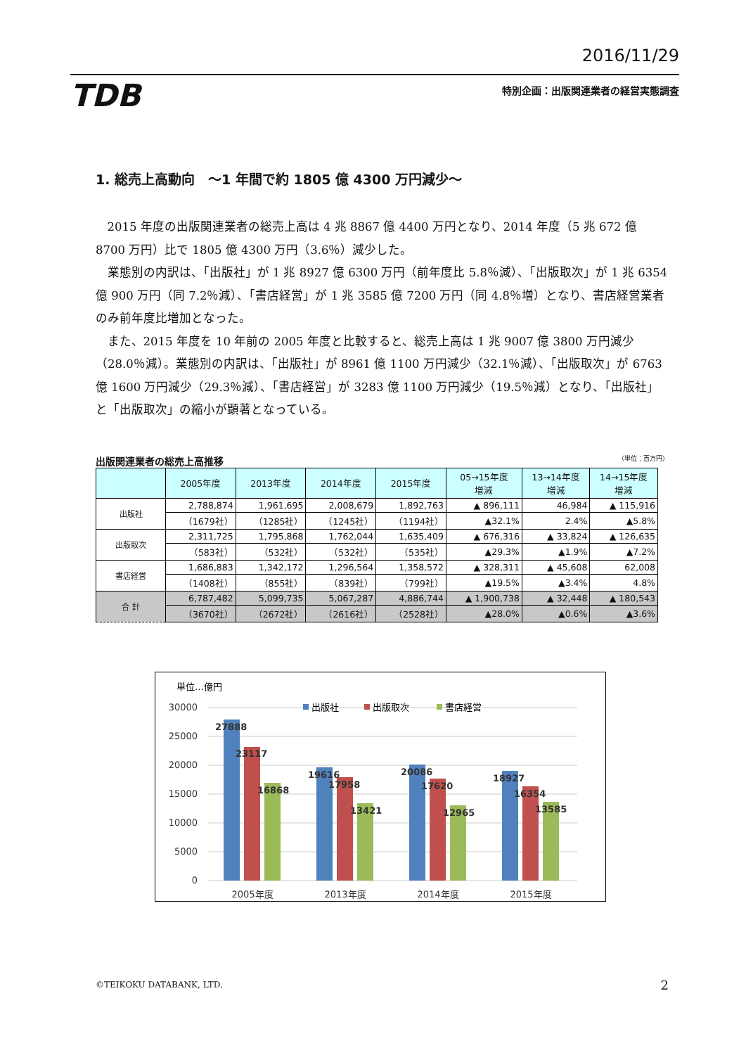2016/11/29
TDB 特別企画：出版関連業者の経営実態調査
1. 総売上高動向　～1 年間で約 1805 億 4300 万円減少～
2015 年度の出版関連業者の総売上高は 4 兆 8867 億 4400 万円となり、2014 年度（5 兆 672 億 8700 万円）比で 1805 億 4300 万円（3.6％）減少した。
業態別の内訳は、「出版社」が 1 兆 8927 億 6300 万円（前年度比 5.8％減）、「出版取次」が 1 兆 6354 億 900 万円（同 7.2％減）、「書店経営」が 1 兆 3585 億 7200 万円（同 4.8％増）となり、書店経営業者のみ前年度比増加となった。
また、2015 年度を 10 年前の 2005 年度と比較すると、総売上高は 1 兆 9007 億 3800 万円減少（28.0％減）。業態別の内訳は、「出版社」が 8961 億 1100 万円減少（32.1％減）、「出版取次」が 6763 億 1600 万円減少（29.3％減）、「書店経営」が 3283 億 1100 万円減少（19.5％減）となり、「出版社」と「出版取次」の縮小が顕著となっている。
出版関連業者の総売上高推移 （単位：百万円）
| | 2005年度 | 2013年度 | 2014年度 | 2015年度 | 05→15年度 増減 | 13→14年度 増減 | 14→15年度 増減 |
| --- | --- | --- | --- | --- | --- | --- | --- |
| 出版社 | 2,788,874 | 1,961,695 | 2,008,679 | 1,892,763 | ▲ 896,111 | 46,984 | ▲ 115,916 |
| | （1679社） | （1285社） | （1245社） | （1194社） | ▲32.1% | 2.4% | ▲5.8% |
| 出版取次 | 2,311,725 | 1,795,868 | 1,762,044 | 1,635,409 | ▲ 676,316 | ▲ 33,824 | ▲ 126,635 |
| | （583社） | （532社） | （532社） | （535社） | ▲29.3% | ▲1.9% | ▲7.2% |
| 書店経営 | 1,686,883 | 1,342,172 | 1,296,564 | 1,358,572 | ▲ 328,311 | ▲ 45,608 | 62,008 |
| | （1408社） | （855社） | （839社） | （799社） | ▲19.5% | ▲3.4% | 4.8% |
| 合 計 | 6,787,482 | 5,099,735 | 5,067,287 | 4,886,744 | ▲ 1,900,738 | ▲ 32,448 | ▲ 180,543 |
| | （3670社） | （2672社） | （2616社） | （2528社） | ▲28.0% | ▲0.6% | ▲3.6% |
単位…億円
30000
25000
20000
15000
10000
5000
0
出版社
出版取次
書店経営
27888
23117
16868
19616
17958
13421
20086
17620
12965
18927
16354
13585
2005年度
2013年度
2014年度
2015年度
©TEIKOKU DATABANK, LTD. 2